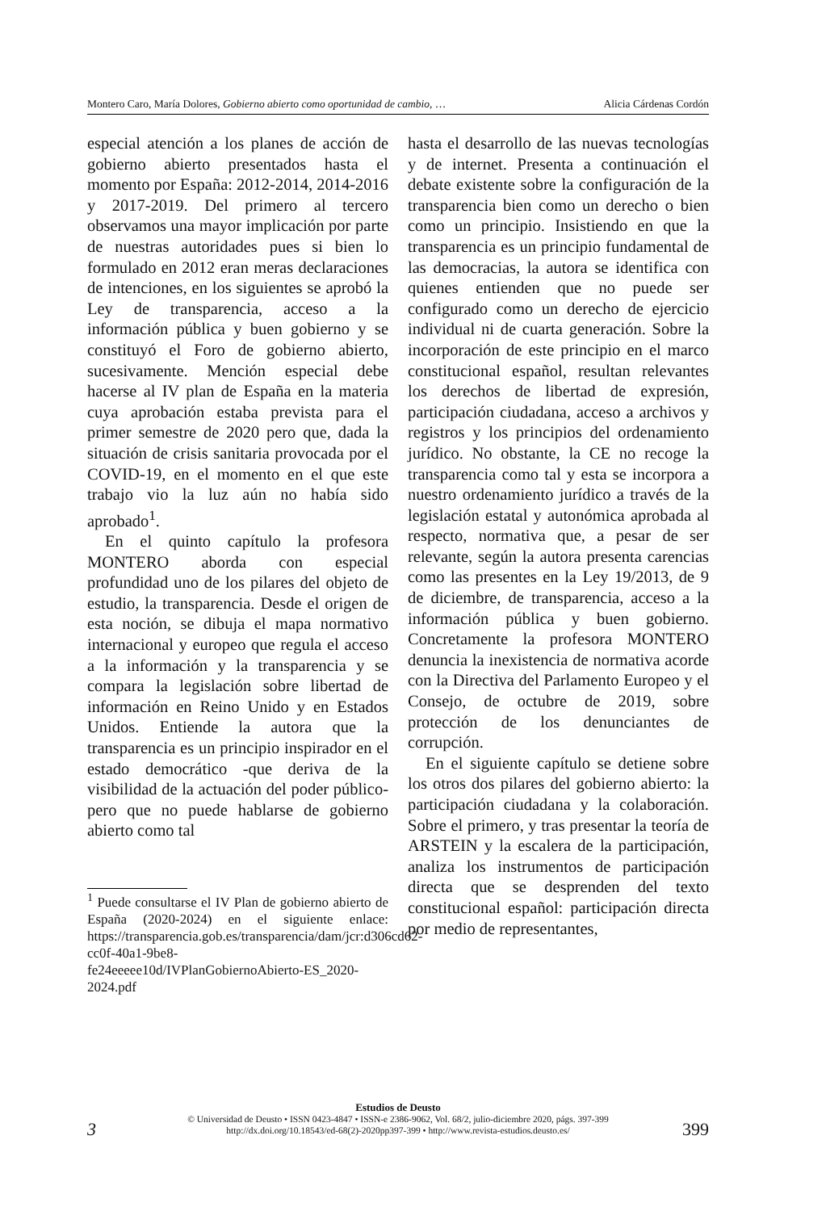Montero Caro, María Dolores, Gobierno abierto como oportunidad de cambio, … Alicia Cárdenas Cordón
especial atención a los planes de acción de gobierno abierto presentados hasta el momento por España: 2012-2014, 2014-2016 y 2017-2019. Del primero al tercero observamos una mayor implicación por parte de nuestras autoridades pues si bien lo formulado en 2012 eran meras declaraciones de intenciones, en los siguientes se aprobó la Ley de transparencia, acceso a la información pública y buen gobierno y se constituyó el Foro de gobierno abierto, sucesivamente. Mención especial debe hacerse al IV plan de España en la materia cuya aprobación estaba prevista para el primer semestre de 2020 pero que, dada la situación de crisis sanitaria provocada por el COVID-19, en el momento en el que este trabajo vio la luz aún no había sido aprobado<sup>1</sup>.
En el quinto capítulo la profesora MONTERO aborda con especial profundidad uno de los pilares del objeto de estudio, la transparencia. Desde el origen de esta noción, se dibuja el mapa normativo internacional y europeo que regula el acceso a la información y la transparencia y se compara la legislación sobre libertad de información en Reino Unido y en Estados Unidos. Entiende la autora que la transparencia es un principio inspirador en el estado democrático -que deriva de la visibilidad de la actuación del poder público- pero que no puede hablarse de gobierno abierto como tal
<sup>1</sup> Puede consultarse el IV Plan de gobierno abierto de España (2020-2024) en el siguiente enlace: https://transparencia.gob.es/transparencia/dam/jcr:d306cd62-cc0f-40a1-9be8-fe24eeeee10d/IVPlanGobiernoAbierto-ES_2020-2024.pdf
hasta el desarrollo de las nuevas tecnologías y de internet. Presenta a continuación el debate existente sobre la configuración de la transparencia bien como un derecho o bien como un principio. Insistiendo en que la transparencia es un principio fundamental de las democracias, la autora se identifica con quienes entienden que no puede ser configurado como un derecho de ejercicio individual ni de cuarta generación. Sobre la incorporación de este principio en el marco constitucional español, resultan relevantes los derechos de libertad de expresión, participación ciudadana, acceso a archivos y registros y los principios del ordenamiento jurídico. No obstante, la CE no recoge la transparencia como tal y esta se incorpora a nuestro ordenamiento jurídico a través de la legislación estatal y autonómica aprobada al respecto, normativa que, a pesar de ser relevante, según la autora presenta carencias como las presentes en la Ley 19/2013, de 9 de diciembre, de transparencia, acceso a la información pública y buen gobierno. Concretamente la profesora MONTERO denuncia la inexistencia de normativa acorde con la Directiva del Parlamento Europeo y el Consejo, de octubre de 2019, sobre protección de los denunciantes de corrupción.
En el siguiente capítulo se detiene sobre los otros dos pilares del gobierno abierto: la participación ciudadana y la colaboración. Sobre el primero, y tras presentar la teoría de ARSTEIN y la escalera de la participación, analiza los instrumentos de participación directa que se desprenden del texto constitucional español: participación directa por medio de representantes,
Estudios de Deusto
© Universidad de Deusto • ISSN 0423-4847 • ISSN-e 2386-9062, Vol. 68/2, julio-diciembre 2020, págs. 397-399
http://dx.doi.org/10.18543/ed-68(2)-2020pp397-399 • http://www.revista-estudios.deusto.es/
3 399